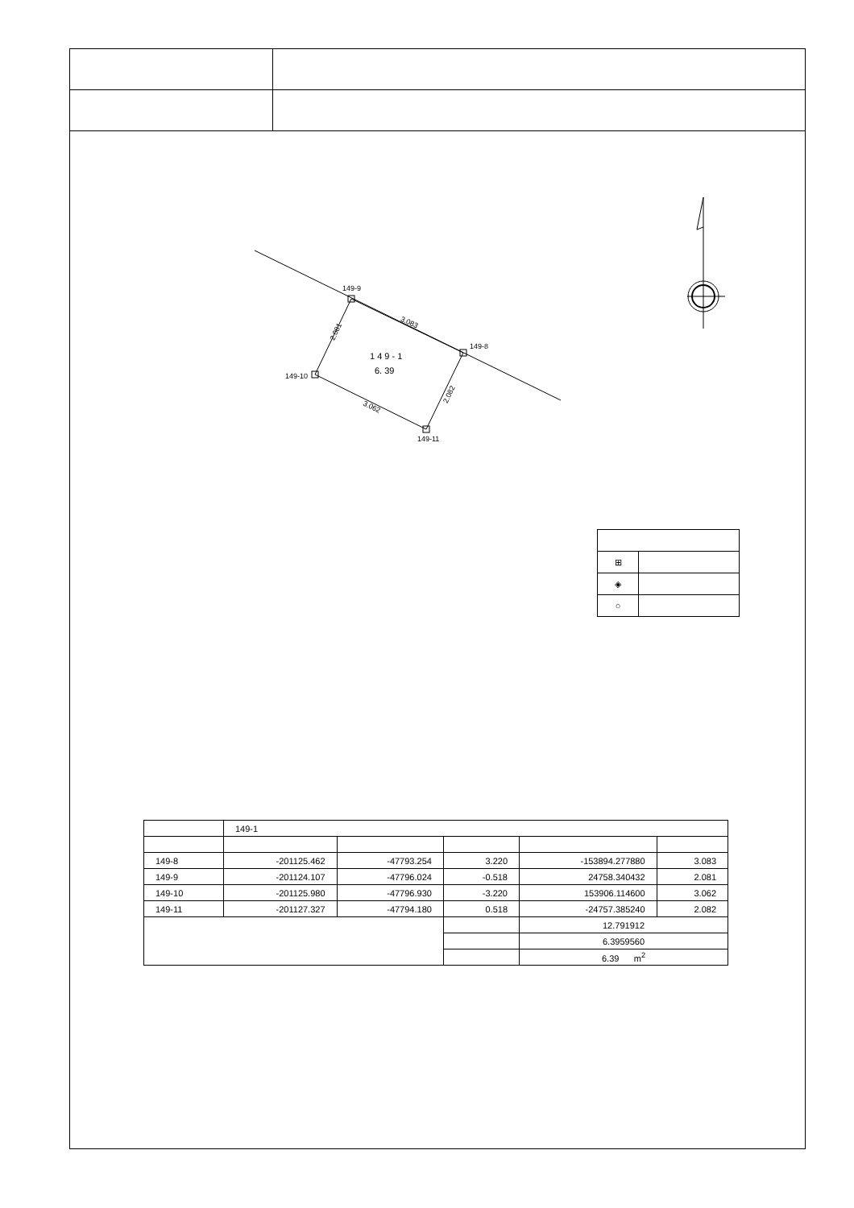149-9
149-8
149-10
149-11
3.083
2.081
2.082
3.062
1 4 9 - 1
6. 39
| ⊞ | |
| ◈ | |
| ○ | |
| | 149-1 | | | | |
| 149-8 | -201125.462 | -47793.254 | 3.220 | -153894.277880 | 3.083 |
| 149-9 | -201124.107 | -47796.024 | -0.518 | 24758.340432 | 2.081 |
| 149-10 | -201125.980 | -47796.930 | -3.220 | 153906.114600 | 3.062 |
| 149-11 | -201127.327 | -47794.180 | 0.518 | -24757.385240 | 2.082 |
| | | | | 12.791912 | |
| | | | | 6.3959560 | |
| | | | | 6.39 m<sup>2</sup> | |